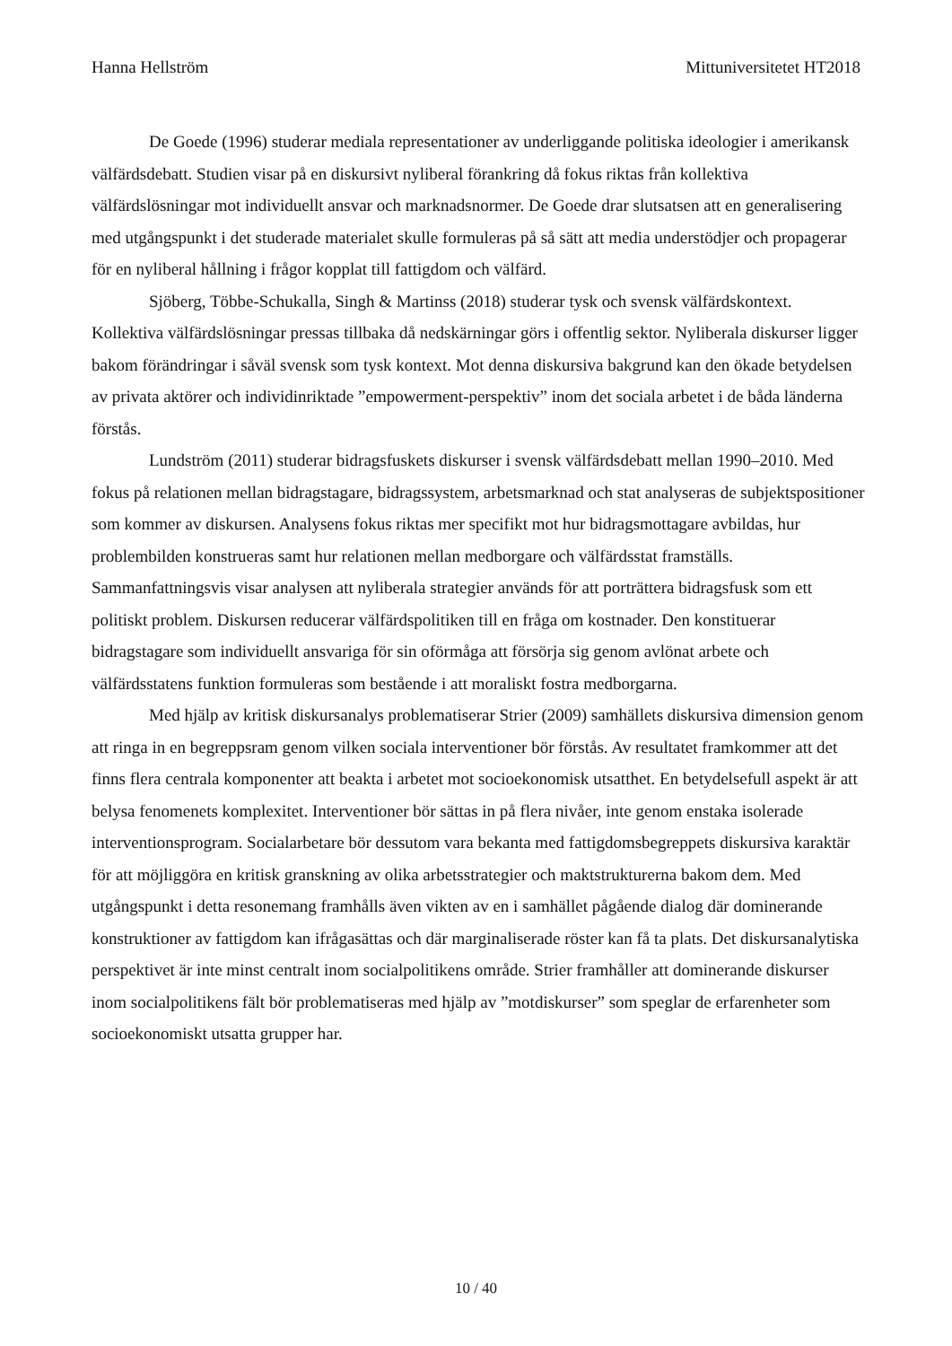Hanna Hellström Mittuniversitetet HT2018
De Goede (1996) studerar mediala representationer av underliggande politiska ideologier i amerikansk välfärdsdebatt. Studien visar på en diskursivt nyliberal förankring då fokus riktas från kollektiva välfärdslösningar mot individuellt ansvar och marknadsnormer. De Goede drar slutsatsen att en generalisering med utgångspunkt i det studerade materialet skulle formuleras på så sätt att media understödjer och propagerar för en nyliberal hållning i frågor kopplat till fattigdom och välfärd.
Sjöberg, Többe-Schukalla, Singh & Martinss (2018) studerar tysk och svensk välfärdskontext. Kollektiva välfärdslösningar pressas tillbaka då nedskärningar görs i offentlig sektor. Nyliberala diskurser ligger bakom förändringar i såväl svensk som tysk kontext. Mot denna diskursiva bakgrund kan den ökade betydelsen av privata aktörer och individinriktade ”empowerment-perspektiv” inom det sociala arbetet i de båda länderna förstås.
Lundström (2011) studerar bidragsfuskets diskurser i svensk välfärdsdebatt mellan 1990–2010. Med fokus på relationen mellan bidragstagare, bidragssystem, arbetsmarknad och stat analyseras de subjektspositioner som kommer av diskursen. Analysens fokus riktas mer specifikt mot hur bidragsmottagare avbildas, hur problembilden konstrueras samt hur relationen mellan medborgare och välfärdsstat framställs. Sammanfattningsvis visar analysen att nyliberala strategier används för att porträttera bidragsfusk som ett politiskt problem. Diskursen reducerar välfärdspolitiken till en fråga om kostnader. Den konstituerar bidragstagare som individuellt ansvariga för sin oförmåga att försörja sig genom avlönat arbete och välfärdsstatens funktion formuleras som bestående i att moraliskt fostra medborgarna.
Med hjälp av kritisk diskursanalys problematiserar Strier (2009) samhällets diskursiva dimension genom att ringa in en begreppsram genom vilken sociala interventioner bör förstås. Av resultatet framkommer att det finns flera centrala komponenter att beakta i arbetet mot socioekonomisk utsatthet. En betydelsefull aspekt är att belysa fenomenets komplexitet. Interventioner bör sättas in på flera nivåer, inte genom enstaka isolerade interventionsprogram. Socialarbetare bör dessutom vara bekanta med fattigdomsbegreppets diskursiva karaktär för att möjliggöra en kritisk granskning av olika arbetsstrategier och maktstrukturerna bakom dem. Med utgångspunkt i detta resonemang framhålls även vikten av en i samhället pågående dialog där dominerande konstruktioner av fattigdom kan ifrågasättas och där marginaliserade röster kan få ta plats. Det diskursanalytiska perspektivet är inte minst centralt inom socialpolitikens område. Strier framhåller att dominerande diskurser inom socialpolitikens fält bör problematiseras med hjälp av ”motdiskurser” som speglar de erfarenheter som socioekonomiskt utsatta grupper har.
10 / 40